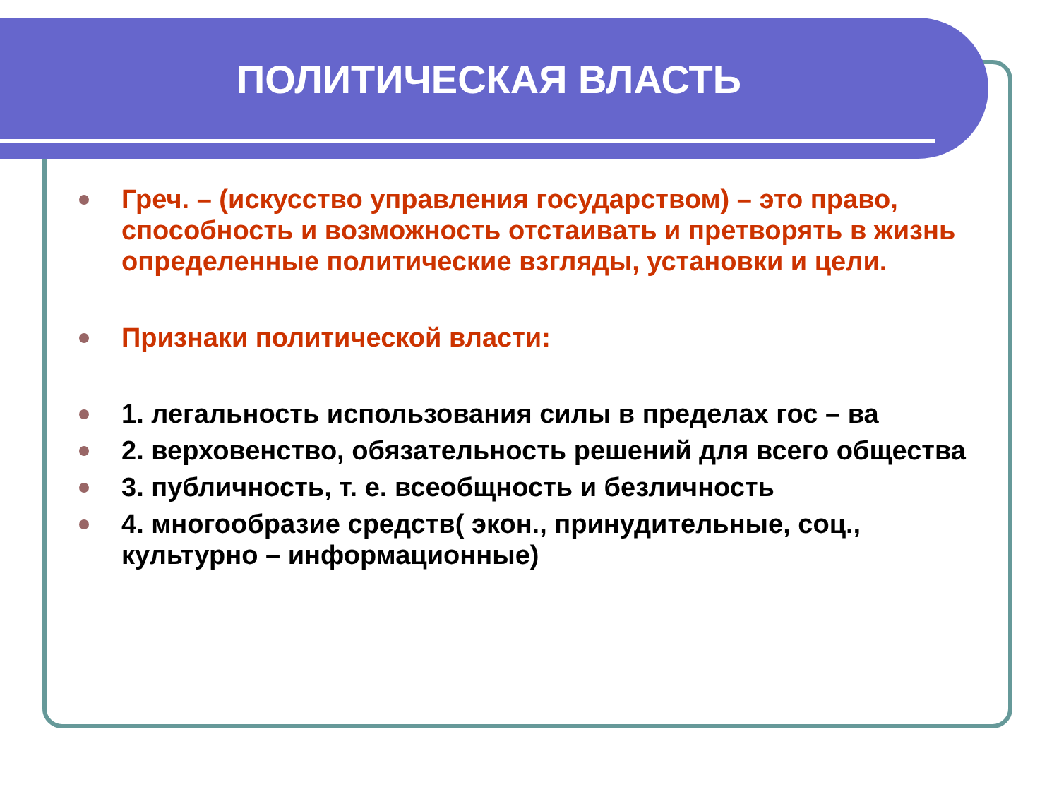ПОЛИТИЧЕСКАЯ ВЛАСТЬ
Греч. – (искусство управления государством) – это право, способность и возможность отстаивать и претворять в жизнь определенные политические взгляды, установки и цели.
Признаки политической власти:
1. легальность использования силы в пределах гос – ва
2. верховенство, обязательность решений для всего общества
3. публичность, т. е. всеобщность и безличность
4. многообразие средств( экон., принудительные, соц., культурно – информационные)